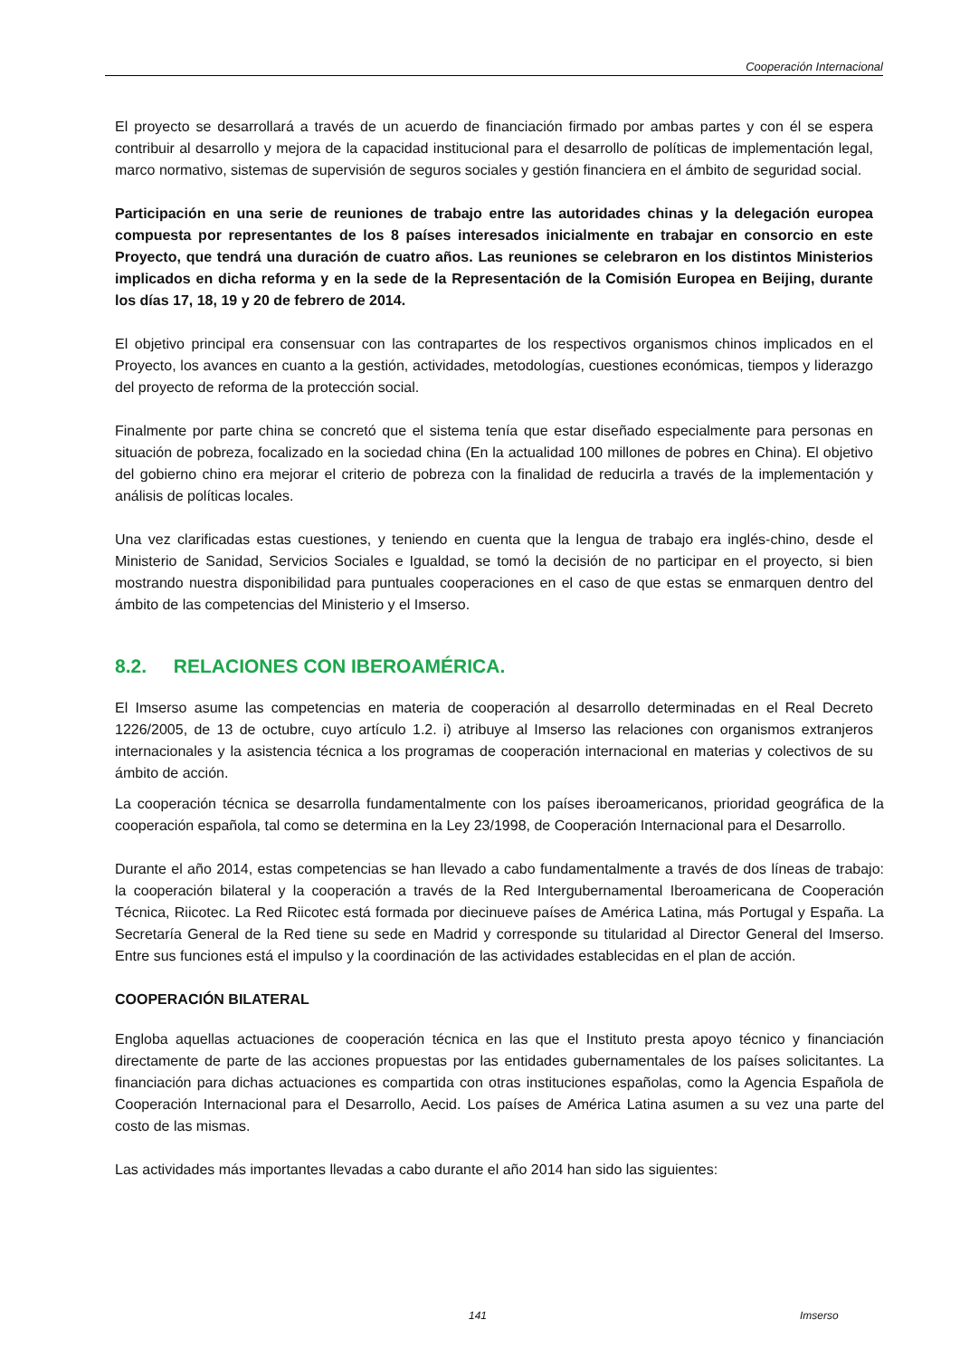Cooperación Internacional
El proyecto se desarrollará a través de un acuerdo de financiación firmado por ambas partes y con él se espera contribuir al desarrollo y mejora de la capacidad institucional para el desarrollo de políticas de implementación legal, marco normativo, sistemas de supervisión de seguros sociales y gestión financiera en el ámbito de seguridad social.
Participación en una serie de reuniones de trabajo entre las autoridades chinas y la delegación europea compuesta por representantes de los 8 países interesados inicialmente en trabajar en consorcio en este Proyecto, que tendrá una duración de cuatro años. Las reuniones se celebraron en los distintos Ministerios implicados en dicha reforma y en la sede de la Representación de la Comisión Europea en Beijing, durante los días 17, 18, 19 y 20 de febrero de 2014.
El objetivo principal era consensuar con las contrapartes de los respectivos organismos chinos implicados en el Proyecto, los avances en cuanto a la gestión, actividades, metodologías, cuestiones económicas, tiempos y liderazgo del proyecto de reforma de la protección social.
Finalmente por parte china se concretó que el sistema tenía que estar diseñado especialmente para personas en situación de pobreza, focalizado en la sociedad china (En la actualidad 100 millones de pobres en China). El objetivo del gobierno chino era mejorar el criterio de pobreza con la finalidad de reducirla a través de la implementación y análisis de políticas locales.
Una vez clarificadas estas cuestiones, y teniendo en cuenta que la lengua de trabajo era inglés-chino, desde el Ministerio de Sanidad, Servicios Sociales e Igualdad, se tomó la decisión de no participar en el proyecto, si bien mostrando nuestra disponibilidad para puntuales cooperaciones en el caso de que estas se enmarquen dentro del ámbito de las competencias del Ministerio y el Imserso.
8.2. RELACIONES CON IBEROAMÉRICA.
El Imserso asume las competencias en materia de cooperación al desarrollo determinadas en el Real Decreto 1226/2005, de 13 de octubre, cuyo artículo 1.2. i) atribuye al Imserso las relaciones con organismos extranjeros internacionales y la asistencia técnica a los programas de cooperación internacional en materias y colectivos de su ámbito de acción.
La cooperación técnica se desarrolla fundamentalmente con los países iberoamericanos, prioridad geográfica de la cooperación española, tal como se determina en la Ley 23/1998, de Cooperación Internacional para el Desarrollo.
Durante el año 2014, estas competencias se han llevado a cabo fundamentalmente a través de dos líneas de trabajo: la cooperación bilateral y la cooperación a través de la Red Intergubernamental Iberoamericana de Cooperación Técnica, Riicotec. La Red Riicotec está formada por diecinueve países de América Latina, más Portugal y España. La Secretaría General de la Red tiene su sede en Madrid y corresponde su titularidad al Director General del Imserso. Entre sus funciones está el impulso y la coordinación de las actividades establecidas en el plan de acción.
COOPERACIÓN BILATERAL
Engloba aquellas actuaciones de cooperación técnica en las que el Instituto presta apoyo técnico y financiación directamente de parte de las acciones propuestas por las entidades gubernamentales de los países solicitantes. La financiación para dichas actuaciones es compartida con otras instituciones españolas, como la Agencia Española de Cooperación Internacional para el Desarrollo, Aecid. Los países de América Latina asumen a su vez una parte del costo de las mismas.
Las actividades más importantes llevadas a cabo durante el año 2014 han sido las siguientes:
141 Imserso